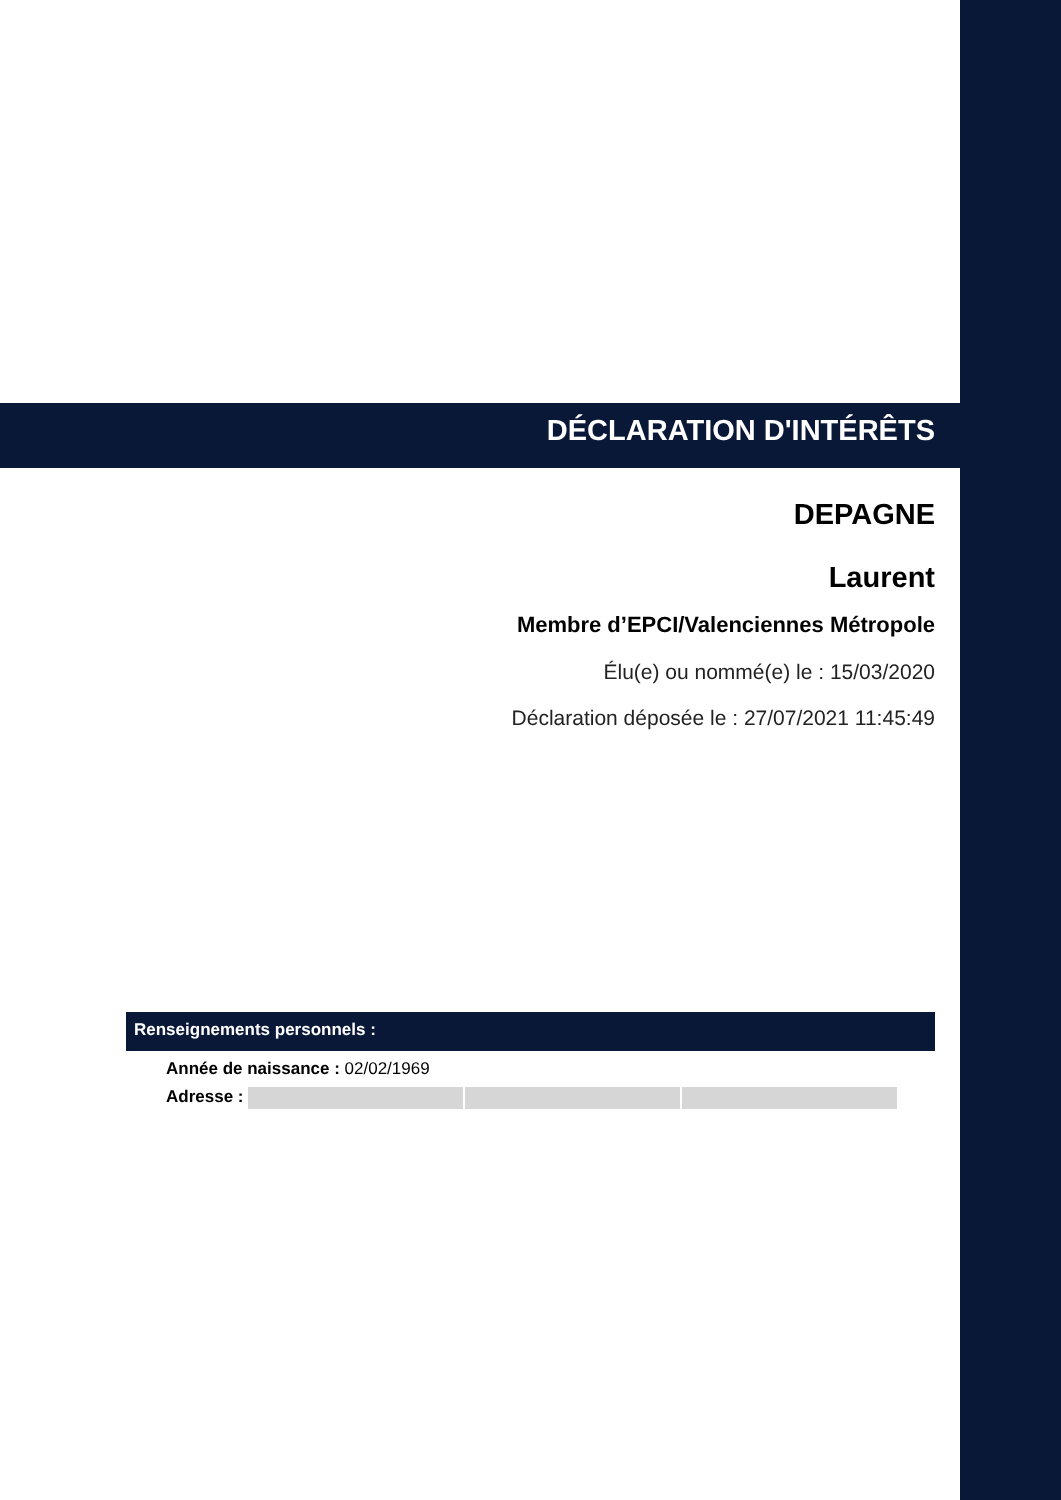DÉCLARATION D'INTÉRÊTS
DEPAGNE
Laurent
Membre d’EPCI/Valenciennes Métropole
Élu(e) ou nommé(e) le : 15/03/2020
Déclaration déposée le : 27/07/2021 11:45:49
Renseignements personnels :
Année de naissance : 02/02/1969
Adresse :